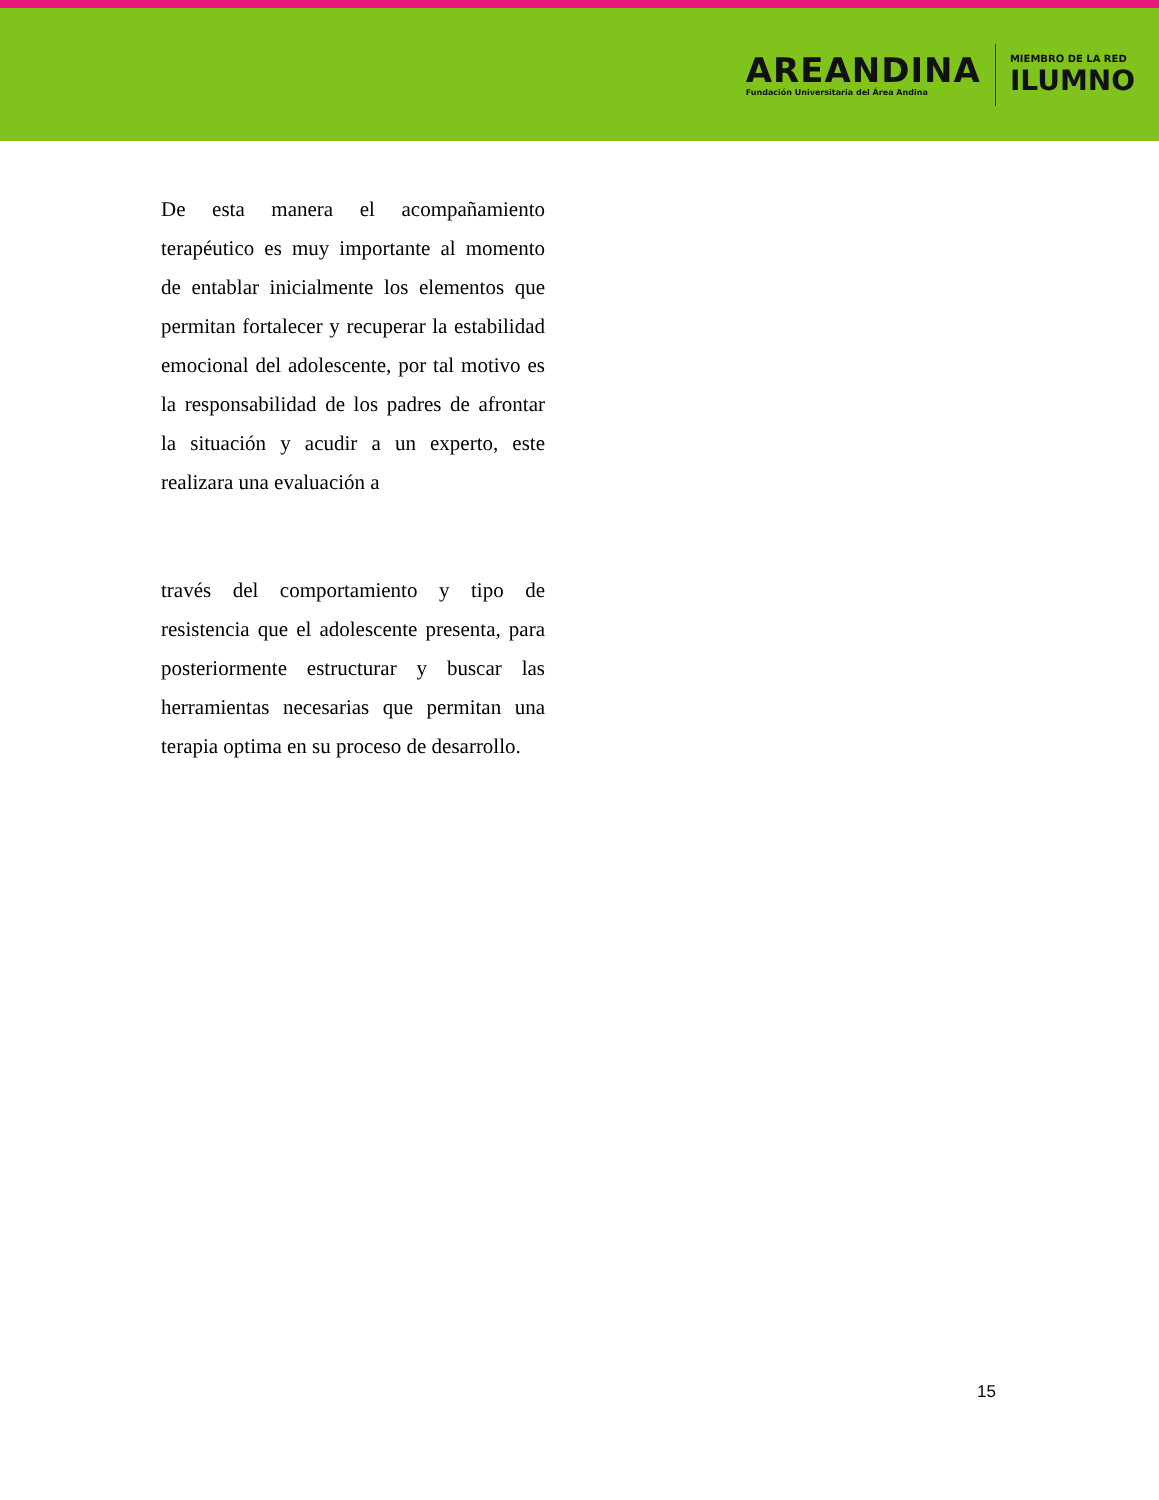AREANDINA
Fundación Universitaria del Área Andina
MIEMBRO DE LA RED
ILUMNO
De esta manera el acompañamiento terapéutico es muy importante al momento de entablar inicialmente los elementos que permitan fortalecer y recuperar la estabilidad emocional del adolescente, por tal motivo es la responsabilidad de los padres de afrontar la situación y acudir a un experto, este realizara una evaluación a
través del comportamiento y tipo de resistencia que el adolescente presenta, para posteriormente estructurar y buscar las herramientas necesarias que permitan una terapia optima en su proceso de desarrollo.
15